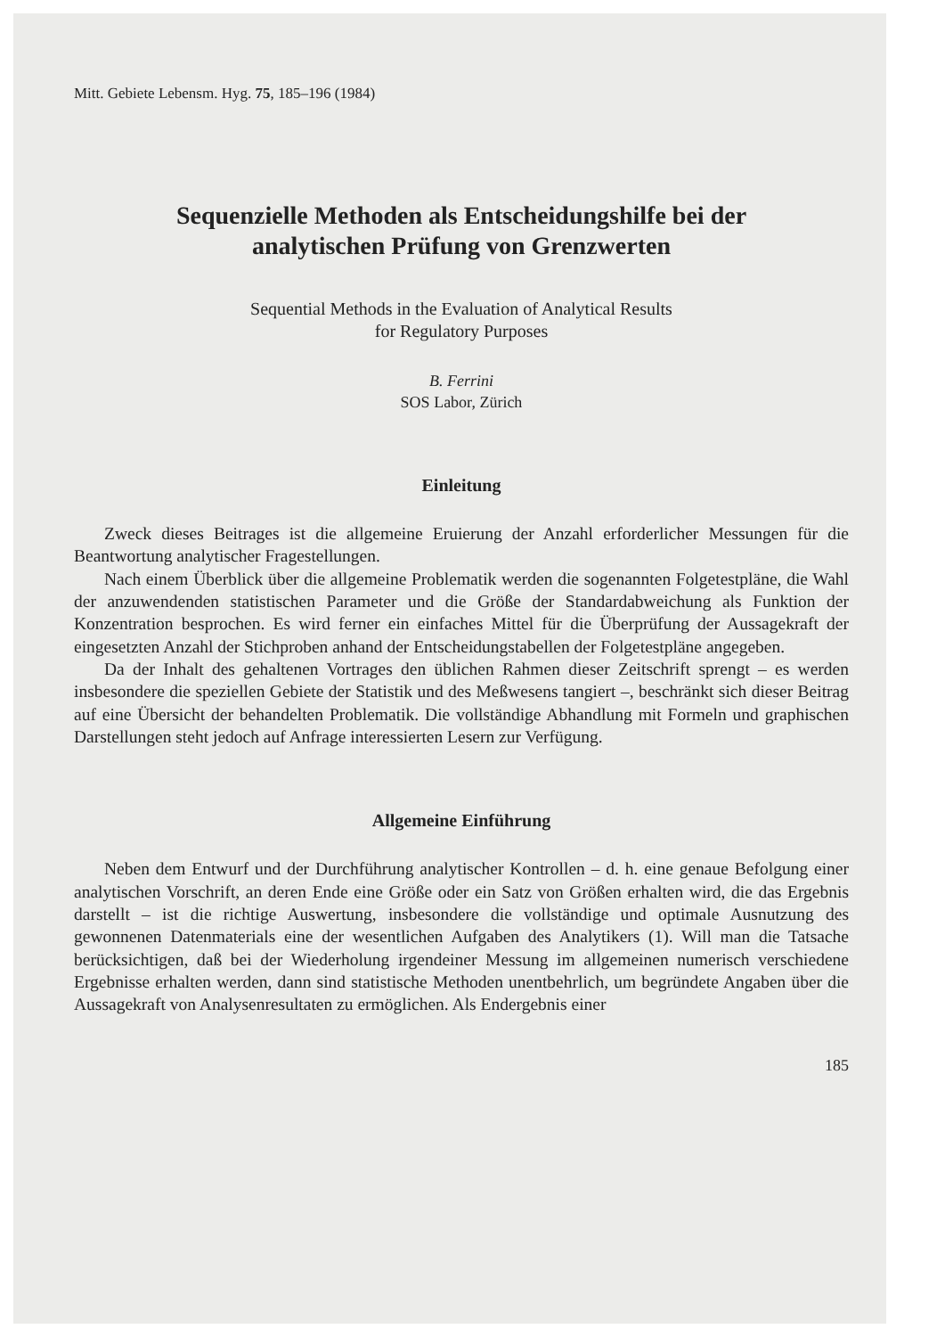Mitt. Gebiete Lebensm. Hyg. 75, 185–196 (1984)
Sequenzielle Methoden als Entscheidungshilfe bei der
analytischen Prüfung von Grenzwerten
Sequential Methods in the Evaluation of Analytical Results
for Regulatory Purposes
B. Ferrini
SOS Labor, Zürich
Einleitung
Zweck dieses Beitrages ist die allgemeine Eruierung der Anzahl erforderlicher Messungen für die Beantwortung analytischer Fragestellungen.
Nach einem Überblick über die allgemeine Problematik werden die sogenannten Folgetestpläne, die Wahl der anzuwendenden statistischen Parameter und die Größe der Standardabweichung als Funktion der Konzentration besprochen. Es wird ferner ein einfaches Mittel für die Überprüfung der Aussagekraft der eingesetzten Anzahl der Stichproben anhand der Entscheidungstabellen der Folgetestpläne angegeben.
Da der Inhalt des gehaltenen Vortrages den üblichen Rahmen dieser Zeitschrift sprengt – es werden insbesondere die speziellen Gebiete der Statistik und des Meßwesens tangiert –, beschränkt sich dieser Beitrag auf eine Übersicht der behandelten Problematik. Die vollständige Abhandlung mit Formeln und graphischen Darstellungen steht jedoch auf Anfrage interessierten Lesern zur Verfügung.
Allgemeine Einführung
Neben dem Entwurf und der Durchführung analytischer Kontrollen – d. h. eine genaue Befolgung einer analytischen Vorschrift, an deren Ende eine Größe oder ein Satz von Größen erhalten wird, die das Ergebnis darstellt – ist die richtige Auswertung, insbesondere die vollständige und optimale Ausnutzung des gewonnenen Datenmaterials eine der wesentlichen Aufgaben des Analytikers (1). Will man die Tatsache berücksichtigen, daß bei der Wiederholung irgendeiner Messung im allgemeinen numerisch verschiedene Ergebnisse erhalten werden, dann sind statistische Methoden unentbehrlich, um begründete Angaben über die Aussagekraft von Analysenresultaten zu ermöglichen. Als Endergebnis einer
185